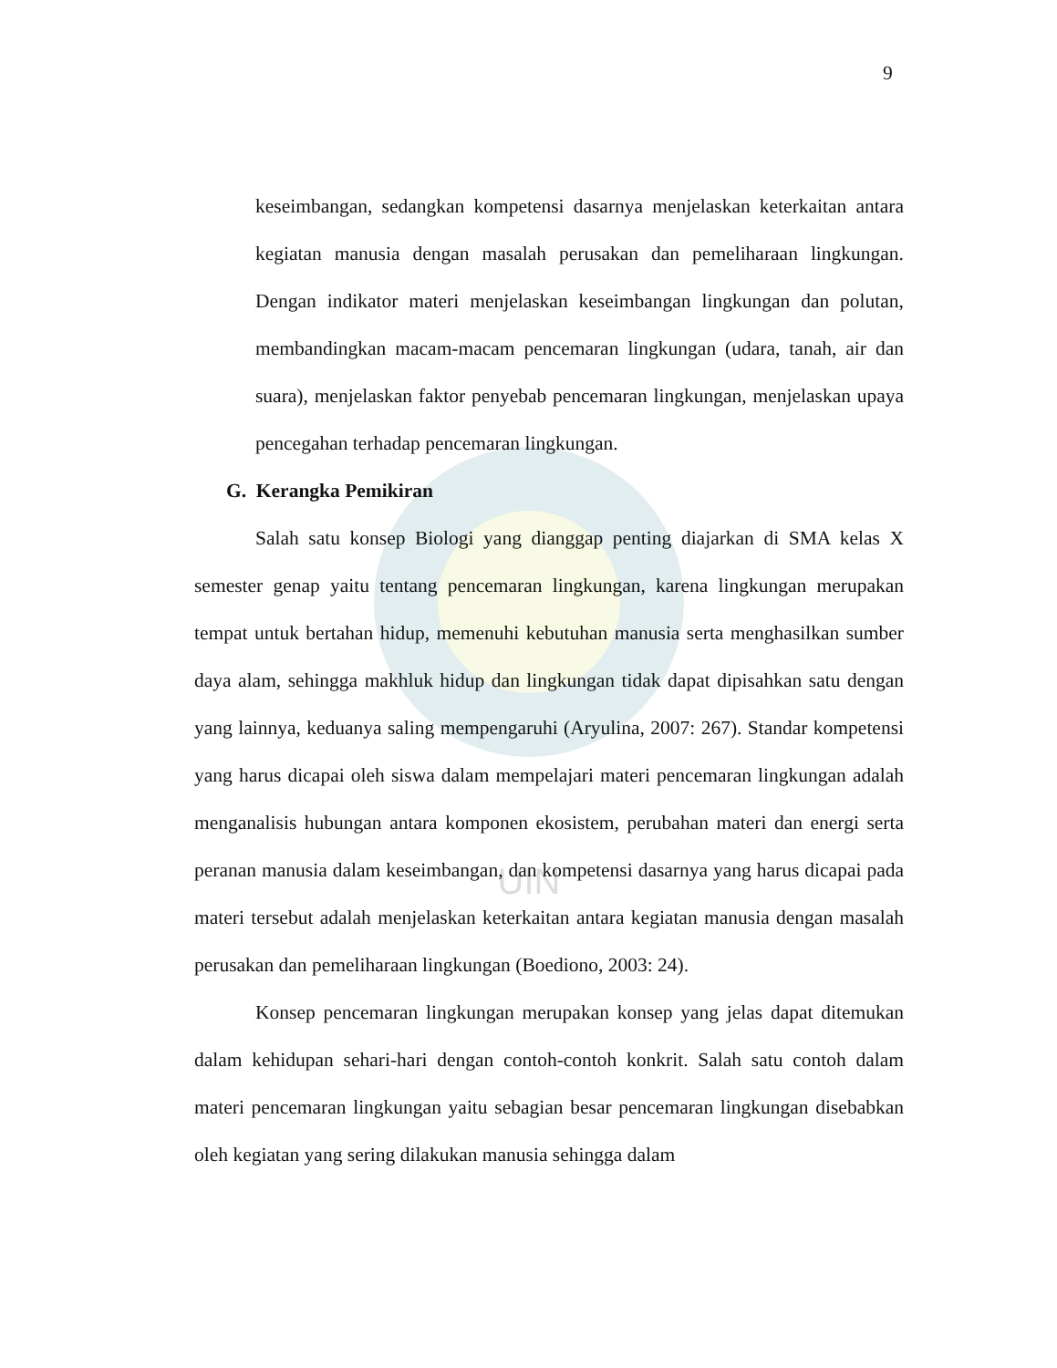UIN
9
keseimbangan, sedangkan kompetensi dasarnya menjelaskan keterkaitan antara kegiatan manusia dengan masalah perusakan dan pemeliharaan lingkungan. Dengan indikator materi menjelaskan keseimbangan lingkungan dan polutan, membandingkan macam-macam pencemaran lingkungan (udara, tanah, air dan suara), menjelaskan faktor penyebab pencemaran lingkungan, menjelaskan upaya pencegahan terhadap pencemaran lingkungan.
G. Kerangka Pemikiran
Salah satu konsep Biologi yang dianggap penting diajarkan di SMA kelas X semester genap yaitu tentang pencemaran lingkungan, karena lingkungan merupakan tempat untuk bertahan hidup, memenuhi kebutuhan manusia serta menghasilkan sumber daya alam, sehingga makhluk hidup dan lingkungan tidak dapat dipisahkan satu dengan yang lainnya, keduanya saling mempengaruhi (Aryulina, 2007: 267). Standar kompetensi yang harus dicapai oleh siswa dalam mempelajari materi pencemaran lingkungan adalah menganalisis hubungan antara komponen ekosistem, perubahan materi dan energi serta peranan manusia dalam keseimbangan, dan kompetensi dasarnya yang harus dicapai pada materi tersebut adalah menjelaskan keterkaitan antara kegiatan manusia dengan masalah perusakan dan pemeliharaan lingkungan (Boediono, 2003: 24).
Konsep pencemaran lingkungan merupakan konsep yang jelas dapat ditemukan dalam kehidupan sehari-hari dengan contoh-contoh konkrit. Salah satu contoh dalam materi pencemaran lingkungan yaitu sebagian besar pencemaran lingkungan disebabkan oleh kegiatan yang sering dilakukan manusia sehingga dalam